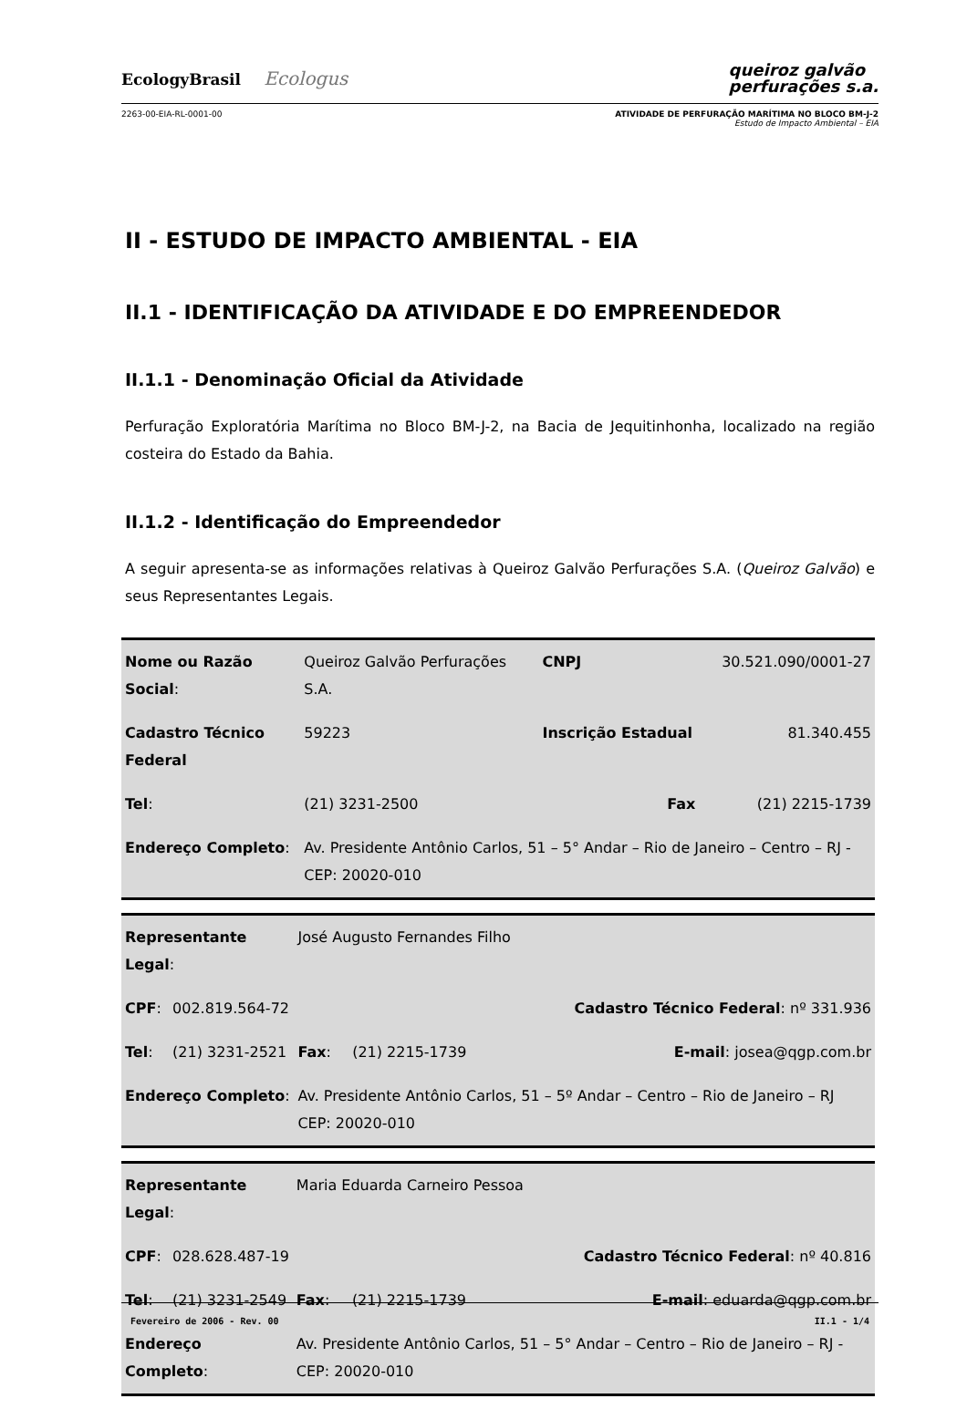EcologyBrasil Ecologus
queiroz galvão
perfurações s.a.
2263-00-EIA-RL-0001-00 ATIVIDADE DE PERFURAÇÃO MARÍTIMA NO BLOCO BM-J-2
Estudo de Impacto Ambiental – EIA
II - ESTUDO DE IMPACTO AMBIENTAL - EIA
II.1 - IDENTIFICAÇÃO DA ATIVIDADE E DO EMPREENDEDOR
II.1.1 - Denominação Oficial da Atividade
Perfuração Exploratória Marítima no Bloco BM-J-2, na Bacia de Jequitinhonha, localizado na região costeira do Estado da Bahia.
II.1.2 - Identificação do Empreendedor
A seguir apresenta-se as informações relativas à Queiroz Galvão Perfurações S.A. (Queiroz Galvão) e seus Representantes Legais.
| Nome ou Razão Social : | | Queiroz Galvão Perfurações S.A. | CNPJ | 30.521.090/0001-27 |
| Cadastro Técnico Federal | | 59223 | Inscrição Estadual | 81.340.455 |
| Tel : | (21) 3231-2500 | | Fax | (21) 2215-1739 |
| Endereço Completo : | | Av. Presidente Antônio Carlos, 51 – 5° Andar – Rio de Janeiro – Centro – RJ - CEP: 20020-010 | | |
| Representante Legal : | | José Augusto Fernandes Filho | | |
| CPF : | 002.819.564-72 | | | Cadastro Técnico Federal : nº 331.936 |
| Tel : | (21) 3231-2521 | Fax : | (21) 2215-1739 | E-mail : josea@qgp.com.br |
| Endereço Completo : | | Av. Presidente Antônio Carlos, 51 – 5º Andar – Centro – Rio de Janeiro – RJ CEP: 20020-010 | | |
| Representante Legal : | | Maria Eduarda Carneiro Pessoa | | |
| CPF : | 028.628.487-19 | | | Cadastro Técnico Federal : nº 40.816 |
| Tel : | (21) 3231-2549 | Fax : | (21) 2215-1739 | E-mail : eduarda@qgp.com.br |
| Endereço Completo : | | Av. Presidente Antônio Carlos, 51 – 5° Andar – Centro – Rio de Janeiro – RJ - CEP: 20020-010 | | |
Fevereiro de 2006 - Rev. 00 II.1 - 1/4